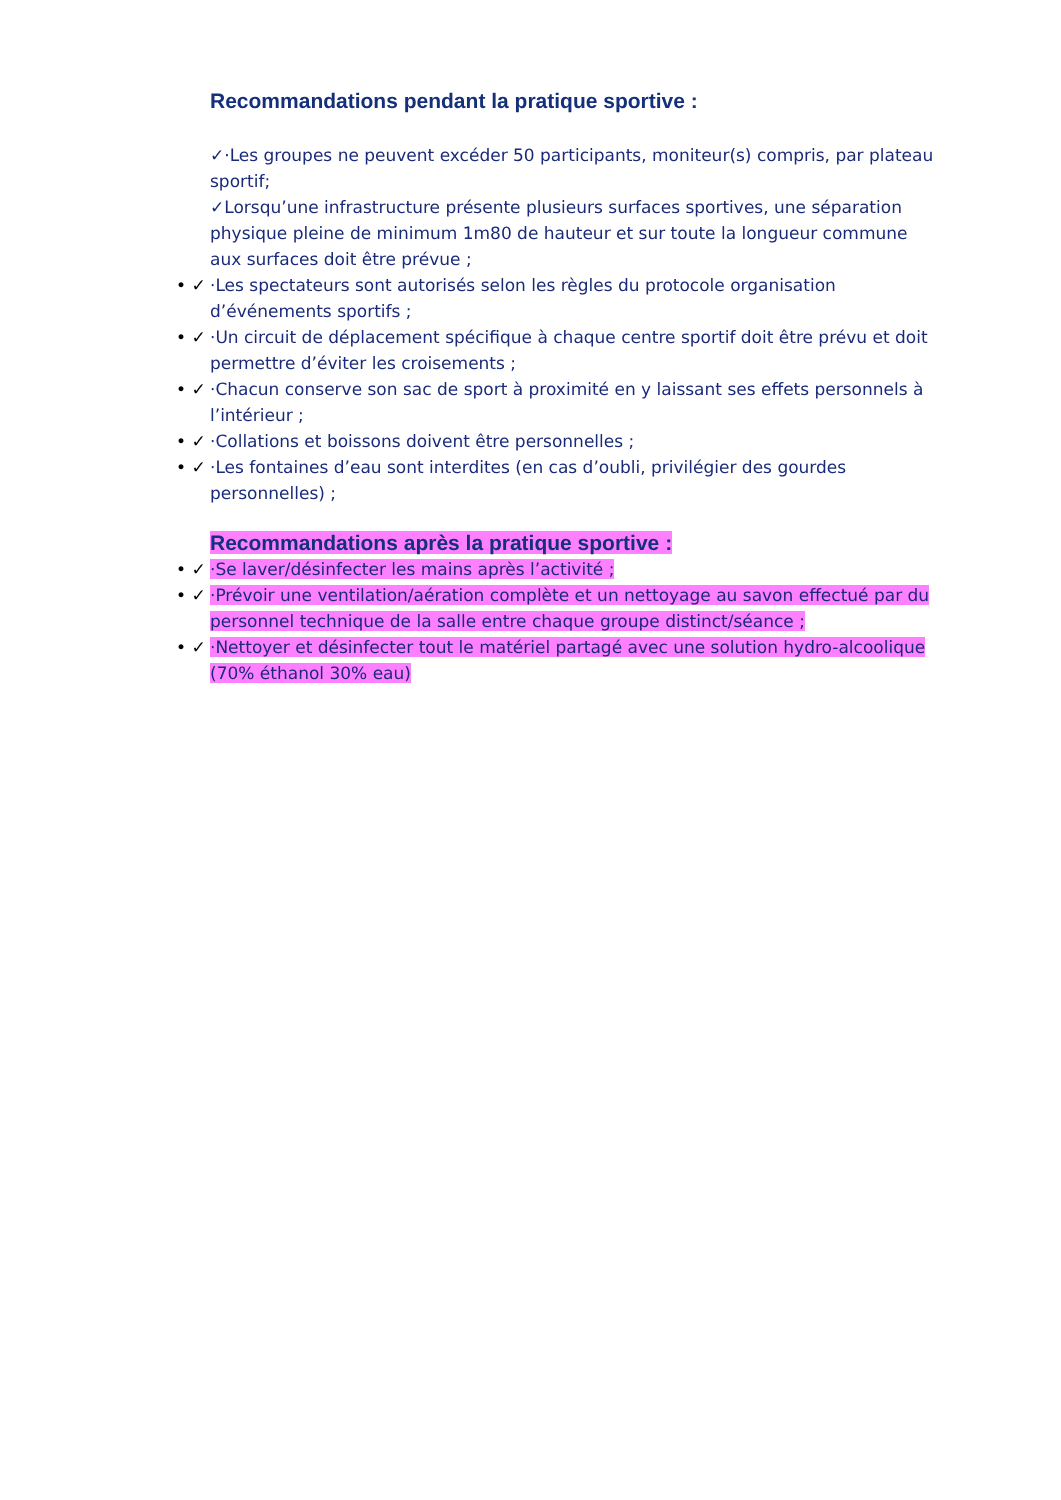Recommandations pendant la pratique sportive :
✓·Les groupes ne peuvent excéder 50 participants, moniteur(s) compris, par plateau sportif;
✓Lorsqu’une infrastructure présente plusieurs surfaces sportives, une séparation physique pleine de minimum 1m80 de hauteur et sur toute la longueur commune aux surfaces doit être prévue ;
• ✓ ·Les spectateurs sont autorisés selon les règles du protocole organisation d’événements sportifs ;
• ✓ ·Un circuit de déplacement spécifique à chaque centre sportif doit être prévu et doit permettre d’éviter les croisements ;
• ✓ ·Chacun conserve son sac de sport à proximité en y laissant ses effets personnels à l’intérieur ;
• ✓ ·Collations et boissons doivent être personnelles ;
• ✓ ·Les fontaines d’eau sont interdites (en cas d’oubli, privilégier des gourdes personnelles) ;
Recommandations après la pratique sportive :
• ✓ ·Se laver/désinfecter les mains après l’activité ;
• ✓ ·Prévoir une ventilation/aération complète et un nettoyage au savon effectué par du personnel technique de la salle entre chaque groupe distinct/séance ;
• ✓ ·Nettoyer et désinfecter tout le matériel partagé avec une solution hydro-alcoolique (70% éthanol 30% eau)